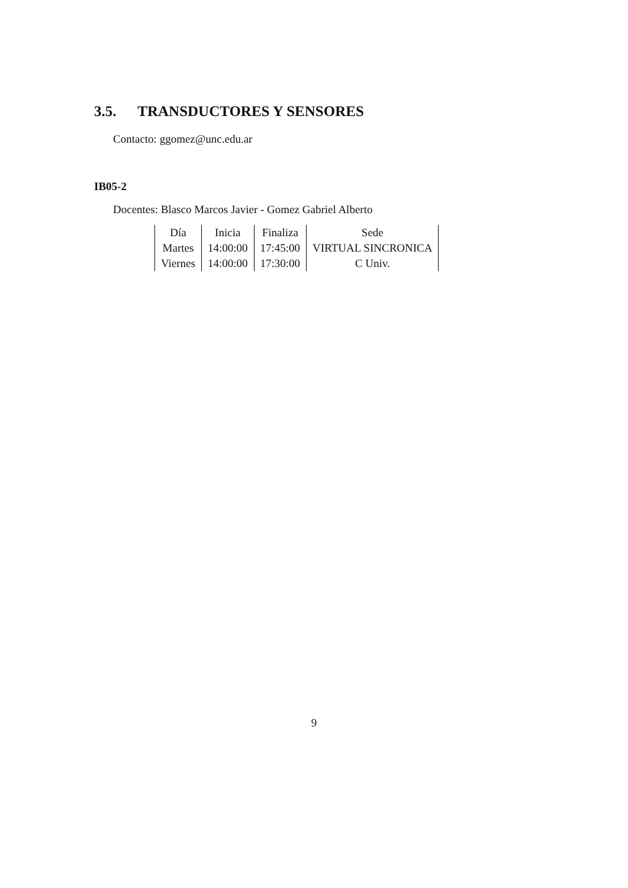3.5. TRANSDUCTORES Y SENSORES
Contacto: ggomez@unc.edu.ar
IB05-2
Docentes: Blasco Marcos Javier - Gomez Gabriel Alberto
| Día | Inicia | Finaliza | Sede |
| --- | --- | --- | --- |
| Martes | 14:00:00 | 17:45:00 | VIRTUAL SINCRONICA |
| Viernes | 14:00:00 | 17:30:00 | C Univ. |
9